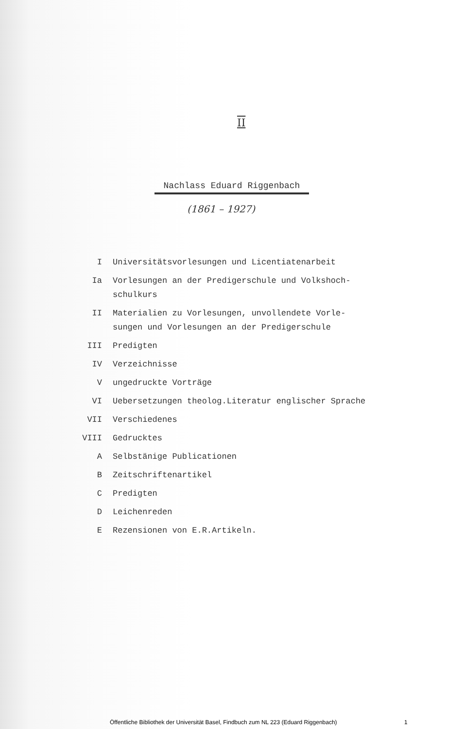II
Nachlass Eduard Riggenbach
(1861 – 1927)
I Universitätsvorlesungen und Licentiatenarbeit
Ia Vorlesungen an der Predigerschule und Volkshoch-
schulkurs
II Materialien zu Vorlesungen, unvollendete Vorle-
sungen und Vorlesungen an der Predigerschule
III Predigten
IV Verzeichnisse
V ungedruckte Vorträge
VI Uebersetzungen theolog.Literatur englischer Sprache
VII Verschiedenes
VIII Gedrucktes
A Selbstänige Publicationen
B Zeitschriftenartikel
C Predigten
D Leichenreden
E Rezensionen von E.R.Artikeln.
Öffentliche Bibliothek der Universität Basel, Findbuch zum NL 223 (Eduard Riggenbach) 1